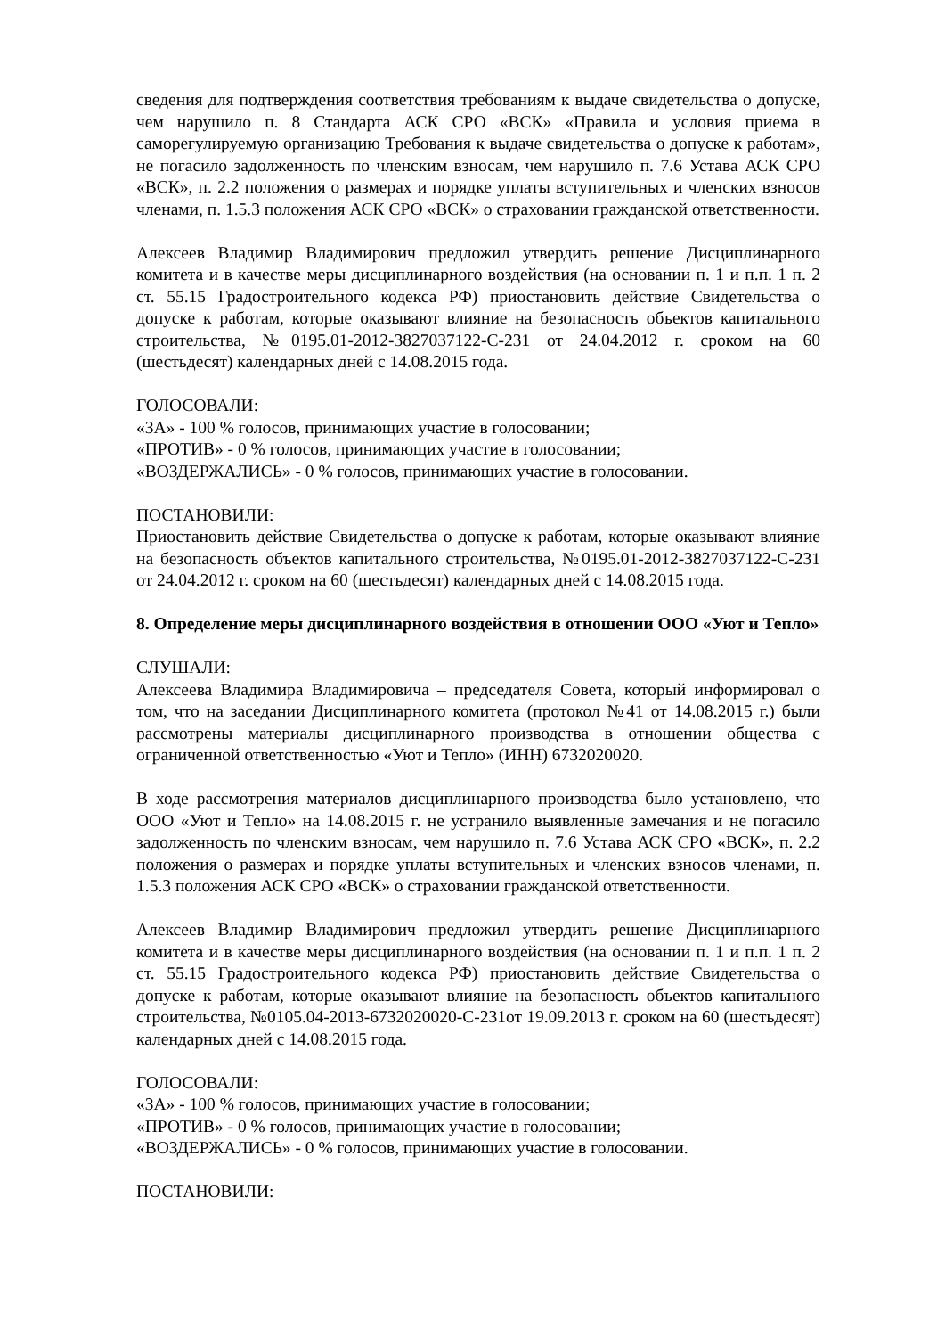сведения для подтверждения соответствия требованиям к выдаче свидетельства о допуске, чем нарушило п. 8 Стандарта АСК СРО «ВСК» «Правила и условия приема в саморегулируемую организацию Требования к выдаче свидетельства о допуске к работам», не погасило задолженность по членским взносам, чем нарушило п. 7.6 Устава АСК СРО «ВСК», п. 2.2 положения о размерах и порядке уплаты вступительных и членских взносов членами, п. 1.5.3 положения АСК СРО «ВСК» о страховании гражданской ответственности.
Алексеев Владимир Владимирович предложил утвердить решение Дисциплинарного комитета и в качестве меры дисциплинарного воздействия (на основании п. 1 и п.п. 1 п. 2 ст. 55.15 Градостроительного кодекса РФ) приостановить действие Свидетельства о допуске к работам, которые оказывают влияние на безопасность объектов капитального строительства, №0195.01-2012-3827037122-С-231 от 24.04.2012 г. сроком на 60 (шестьдесят) календарных дней с 14.08.2015 года.
ГОЛОСОВАЛИ:
«ЗА» - 100 % голосов, принимающих участие в голосовании;
«ПРОТИВ» - 0 % голосов, принимающих участие в голосовании;
«ВОЗДЕРЖАЛИСЬ» - 0 % голосов, принимающих участие в голосовании.
ПОСТАНОВИЛИ:
Приостановить действие Свидетельства о допуске к работам, которые оказывают влияние на безопасность объектов капитального строительства, №0195.01-2012-3827037122-С-231 от 24.04.2012 г. сроком на 60 (шестьдесят) календарных дней с 14.08.2015 года.
8. Определение меры дисциплинарного воздействия в отношении ООО «Уют и Тепло»
СЛУШАЛИ:
Алексеева Владимира Владимировича – председателя Совета, который информировал о том, что на заседании Дисциплинарного комитета (протокол №41 от 14.08.2015 г.) были рассмотрены материалы дисциплинарного производства в отношении общества с ограниченной ответственностью «Уют и Тепло» (ИНН) 6732020020.
В ходе рассмотрения материалов дисциплинарного производства было установлено, что ООО «Уют и Тепло» на 14.08.2015 г. не устранило выявленные замечания и не погасило задолженность по членским взносам, чем нарушило п. 7.6 Устава АСК СРО «ВСК», п. 2.2 положения о размерах и порядке уплаты вступительных и членских взносов членами, п. 1.5.3 положения АСК СРО «ВСК» о страховании гражданской ответственности.
Алексеев Владимир Владимирович предложил утвердить решение Дисциплинарного комитета и в качестве меры дисциплинарного воздействия (на основании п. 1 и п.п. 1 п. 2 ст. 55.15 Градостроительного кодекса РФ) приостановить действие Свидетельства о допуске к работам, которые оказывают влияние на безопасность объектов капитального строительства, №0105.04-2013-6732020020-С-231от 19.09.2013 г. сроком на 60 (шестьдесят) календарных дней с 14.08.2015 года.
ГОЛОСОВАЛИ:
«ЗА» - 100 % голосов, принимающих участие в голосовании;
«ПРОТИВ» - 0 % голосов, принимающих участие в голосовании;
«ВОЗДЕРЖАЛИСЬ» - 0 % голосов, принимающих участие в голосовании.
ПОСТАНОВИЛИ: